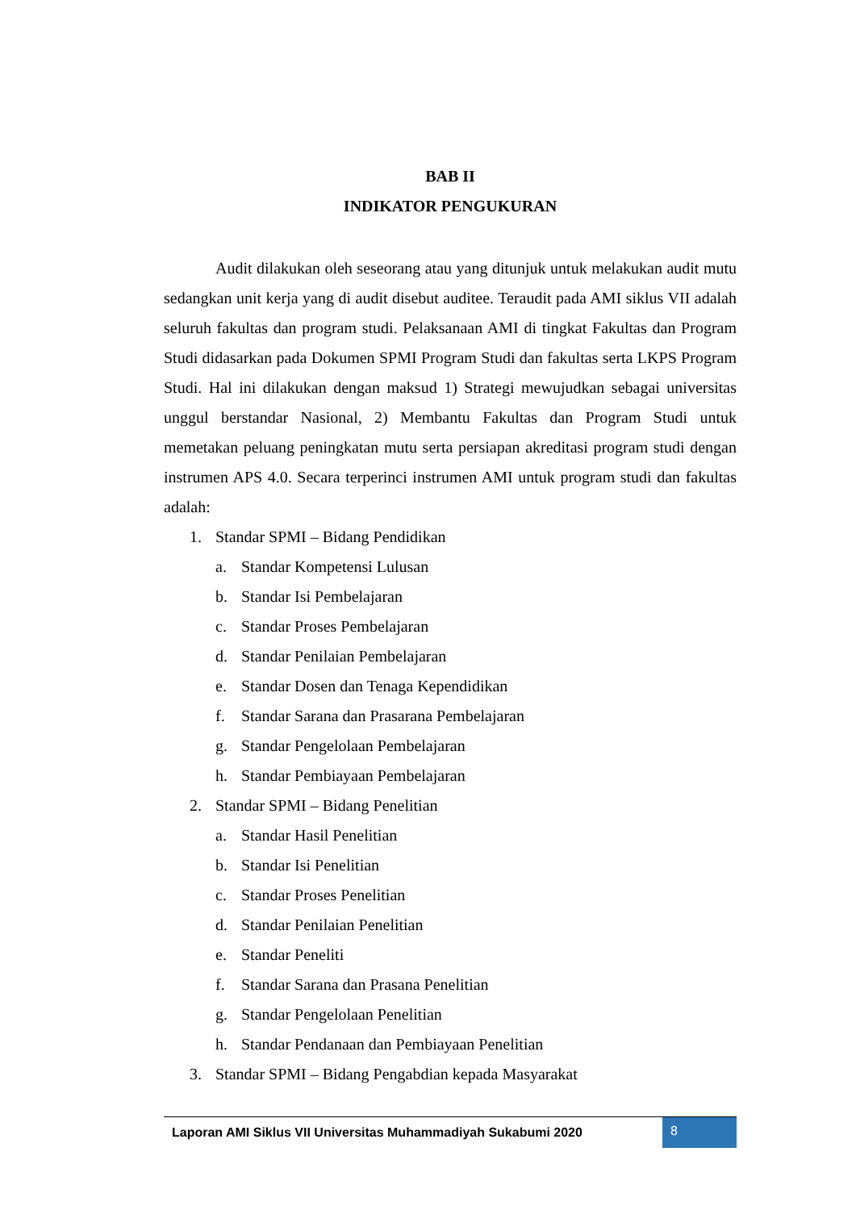BAB II
INDIKATOR PENGUKURAN
Audit dilakukan oleh seseorang atau yang ditunjuk untuk melakukan audit mutu sedangkan unit kerja yang di audit disebut auditee. Teraudit pada AMI siklus VII adalah seluruh fakultas dan program studi. Pelaksanaan AMI di tingkat Fakultas dan Program Studi didasarkan pada Dokumen SPMI Program Studi dan fakultas serta LKPS Program Studi. Hal ini dilakukan dengan maksud 1) Strategi mewujudkan sebagai universitas unggul berstandar Nasional, 2) Membantu Fakultas dan Program Studi untuk memetakan peluang peningkatan mutu serta persiapan akreditasi program studi dengan instrumen APS 4.0. Secara terperinci instrumen AMI untuk program studi dan fakultas adalah:
1. Standar SPMI – Bidang Pendidikan
a. Standar Kompetensi Lulusan
b. Standar Isi Pembelajaran
c. Standar Proses Pembelajaran
d. Standar Penilaian Pembelajaran
e. Standar Dosen dan Tenaga Kependidikan
f. Standar Sarana dan Prasarana Pembelajaran
g. Standar Pengelolaan Pembelajaran
h. Standar Pembiayaan Pembelajaran
2. Standar SPMI – Bidang Penelitian
a. Standar Hasil Penelitian
b. Standar Isi Penelitian
c. Standar Proses Penelitian
d. Standar Penilaian Penelitian
e. Standar Peneliti
f. Standar Sarana dan Prasana Penelitian
g. Standar Pengelolaan Penelitian
h. Standar Pendanaan dan Pembiayaan Penelitian
3. Standar SPMI – Bidang Pengabdian kepada Masyarakat
Laporan AMI Siklus VII Universitas Muhammadiyah Sukabumi 2020
8